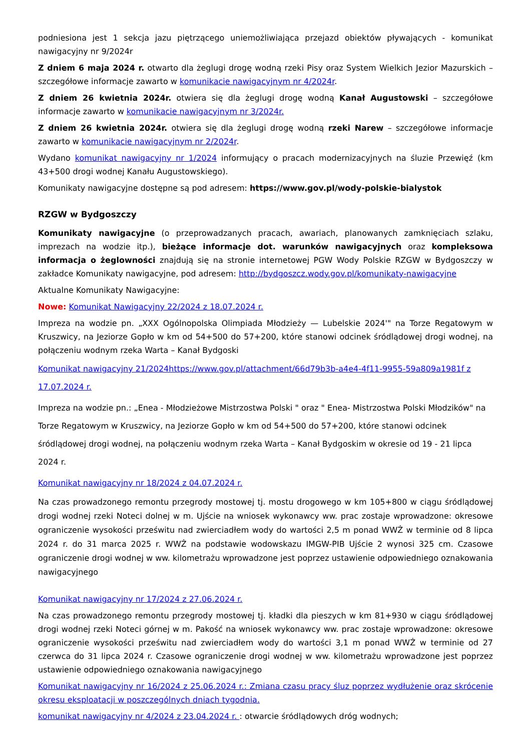podniesiona jest 1 sekcja jazu piętrzącego uniemożliwiająca przejazd obiektów pływających - komunikat nawigacyjny nr 9/2024r
Z dniem 6 maja 2024 r. otwarto dla żeglugi drogę wodną rzeki Pisy oraz System Wielkich Jezior Mazurskich – szczegółowe informacje zawarto w komunikacie nawigacyjnym nr 4/2024r.
Z dniem 26 kwietnia 2024r. otwiera się dla żeglugi drogę wodną Kanał Augustowski – szczegółowe informacje zawarto w komunikacie nawigacyjnym nr 3/2024r.
Z dniem 26 kwietnia 2024r. otwiera się dla żeglugi drogę wodną rzeki Narew – szczegółowe informacje zawarto w komunikacie nawigacyjnym nr 2/2024r.
Wydano komunikat nawigacyjny nr 1/2024 informujący o pracach modernizacyjnych na śluzie Przewięź (km 43+500 drogi wodnej Kanału Augustowskiego).
Komunikaty nawigacyjne dostępne są pod adresem: https://www.gov.pl/wody-polskie-bialystok
RZGW w Bydgoszczy
Komunikaty nawigacyjne (o przeprowadzanych pracach, awariach, planowanych zamknięciach szlaku, imprezach na wodzie itp.), bieżące informacje dot. warunków nawigacyjnych oraz kompleksowa informacja o żeglowności znajdują się na stronie internetowej PGW Wody Polskie RZGW w Bydgoszczy w zakładce Komunikaty nawigacyjne, pod adresem: http://bydgoszcz.wody.gov.pl/komunikaty-nawigacyjne
Aktualne Komunikaty Nawigacyjne:
Nowe: Komunikat Nawigacyjny 22/2024 z 18.07.2024 r.
Impreza na wodzie pn. „XXX Ogólnopolska Olimpiada Młodzieży — Lubelskie 2024'" na Torze Regatowym w Kruszwicy, na Jeziorze Gopło w km od 54+500 do 57+200, które stanowi odcinek śródlądowej drogi wodnej, na połączeniu wodnym rzeka Warta – Kanał Bydgoski
Komunikat nawigacyjny 21/2024https://www.gov.pl/attachment/66d79b3b-a4e4-4f11-9955-59a809a1981f z 17.07.2024 r.
Impreza na wodzie pn.: „Enea - Młodzieżowe Mistrzostwa Polski " oraz " Enea- Mistrzostwa Polski Młodzików" na Torze Regatowym w Kruszwicy, na Jeziorze Gopło w km od 54+500 do 57+200, które stanowi odcinek śródlądowej drogi wodnej, na połączeniu wodnym rzeka Warta – Kanał Bydgoskim w okresie od 19 - 21 lipca 2024 r.
Komunikat nawigacyjny nr 18/2024 z 04.07.2024 r.
Na czas prowadzonego remontu przegrody mostowej tj. mostu drogowego w km 105+800 w ciągu śródlądowej drogi wodnej rzeki Noteci dolnej w m. Ujście na wniosek wykonawcy ww. prac zostaje wprowadzone: okresowe ograniczenie wysokości prześwitu nad zwierciadłem wody do wartości 2,5 m ponad WWŻ w terminie od 8 lipca 2024 r. do 31 marca 2025 r. WWŻ na podstawie wodowskazu IMGW-PIB Ujście 2 wynosi 325 cm. Czasowe ograniczenie drogi wodnej w ww. kilometrażu wprowadzone jest poprzez ustawienie odpowiedniego oznakowania nawigacyjnego
Komunikat nawigacyjny nr 17/2024 z 27.06.2024 r.
Na czas prowadzonego remontu przegrody mostowej tj. kładki dla pieszych w km 81+930 w ciągu śródlądowej drogi wodnej rzeki Noteci górnej w m. Pakość na wniosek wykonawcy ww. prac zostaje wprowadzone: okresowe ograniczenie wysokości prześwitu nad zwierciadłem wody do wartości 3,1 m ponad WWŻ w terminie od 27 czerwca do 31 lipca 2024 r. Czasowe ograniczenie drogi wodnej w ww. kilometrażu wprowadzone jest poprzez ustawienie odpowiedniego oznakowania nawigacyjnego
Komunikat nawigacyjny nr 16/2024 z 25.06.2024 r.: Zmiana czasu pracy śluz poprzez wydłużenie oraz skrócenie okresu eksploatacji w poszczególnych dniach tygodnia.
komunikat nawigacyjny nr 4/2024 z 23.04.2024 r. : otwarcie śródlądowych dróg wodnych;